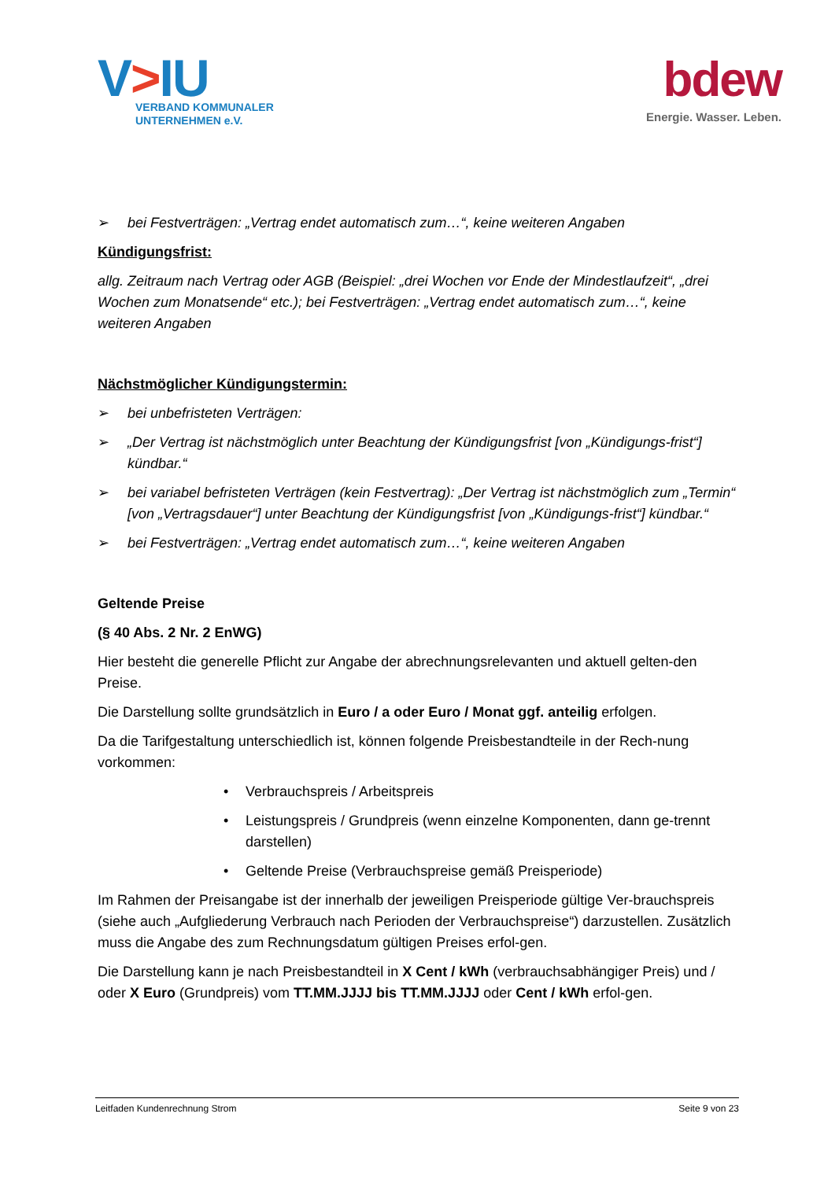V>IU
VERBAND KOMMUNALER
UNTERNEHMEN e.V.
bdew
Energie. Wasser. Leben.
➢ bei Festverträgen: „Vertrag endet automatisch zum…“, keine weiteren Angaben
Kündigungsfrist:
allg. Zeitraum nach Vertrag oder AGB (Beispiel: „drei Wochen vor Ende der Mindestlaufzeit“, „drei Wochen zum Monatsende“ etc.); bei Festverträgen: „Vertrag endet automatisch zum…“, keine weiteren Angaben
Nächstmöglicher Kündigungstermin:
➢ bei unbefristeten Verträgen:
➢ „Der Vertrag ist nächstmöglich unter Beachtung der Kündigungsfrist [von „Kündigungs-frist“] kündbar.“
➢ bei variabel befristeten Verträgen (kein Festvertrag): „Der Vertrag ist nächstmöglich zum „Termin“ [von „Vertragsdauer“] unter Beachtung der Kündigungsfrist [von „Kündigungs-frist“] kündbar.“
➢ bei Festverträgen: „Vertrag endet automatisch zum…“, keine weiteren Angaben
Geltende Preise
(§ 40 Abs. 2 Nr. 2 EnWG)
Hier besteht die generelle Pflicht zur Angabe der abrechnungsrelevanten und aktuell gelten-den Preise.
Die Darstellung sollte grundsätzlich in Euro / a oder Euro / Monat ggf. anteilig erfolgen.
Da die Tarifgestaltung unterschiedlich ist, können folgende Preisbestandteile in der Rech-nung vorkommen:
• Verbrauchspreis / Arbeitspreis
• Leistungspreis / Grundpreis (wenn einzelne Komponenten, dann ge-trennt darstellen)
• Geltende Preise (Verbrauchspreise gemäß Preisperiode)
Im Rahmen der Preisangabe ist der innerhalb der jeweiligen Preisperiode gültige Ver-brauchspreis (siehe auch „Aufgliederung Verbrauch nach Perioden der Verbrauchspreise“) darzustellen. Zusätzlich muss die Angabe des zum Rechnungsdatum gültigen Preises erfol-gen.
Die Darstellung kann je nach Preisbestandteil in X Cent / kWh (verbrauchsabhängiger Preis) und / oder X Euro (Grundpreis) vom TT.MM.JJJJ bis TT.MM.JJJJ oder Cent / kWh erfol-gen.
Leitfaden Kundenrechnung Strom Seite 9 von 23